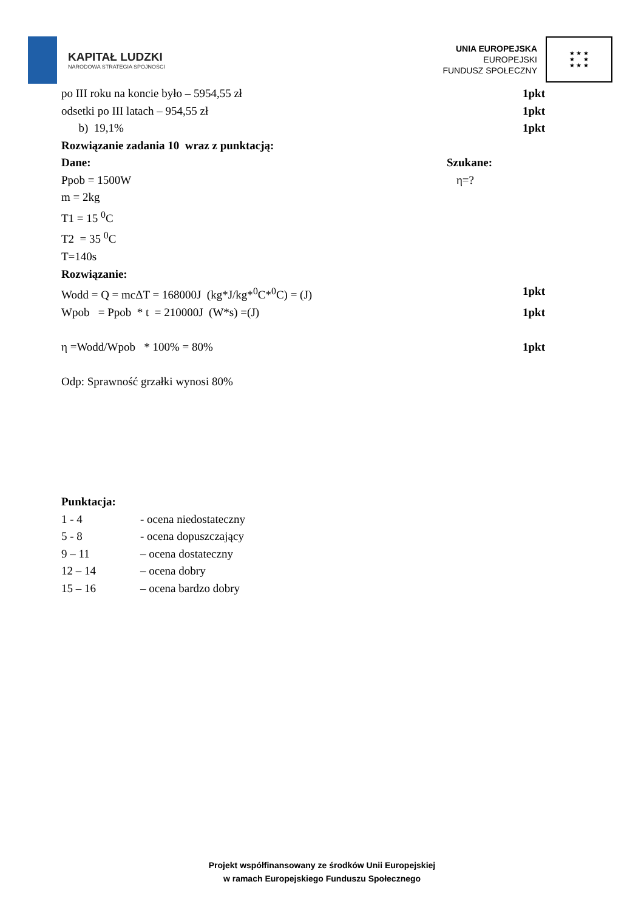KAPITAŁ LUDZKI
NARODOWA STRATEGIA SPÓJNOŚCI
UNIA EUROPEJSKA
EUROPEJSKI
FUNDUSZ SPOŁECZNY
★ ★ ★
★ ★
★ ★ ★
po III roku na koncie było – 5954,55 zł 1pkt
odsetki po III latach – 954,55 zł 1pkt
b) 19,1% 1pkt
Rozwiązanie zadania 10 wraz z punktacją:
Dane: Szukane:
Ppob = 1500W η=?
m = 2kg
T1 = 15 <sup>0</sup>C
T2 = 35 <sup>0</sup>C
T=140s
Rozwiązanie:
Wodd = Q = mcΔT = 168000J (kg*J/kg*<sup>0</sup>C*<sup>0</sup>C) = (J) 1pkt
Wpob = Ppob * t = 210000J (W*s) =(J) 1pkt
η =Wodd/Wpob * 100% = 80% 1pkt
Odp: Sprawność grzałki wynosi 80%
Punktacja:
1 - 4 - ocena niedostateczny
5 - 8 - ocena dopuszczający
9 – 11 – ocena dostateczny
12 – 14 – ocena dobry
15 – 16 – ocena bardzo dobry
Projekt współfinansowany ze środków Unii Europejskiej
w ramach Europejskiego Funduszu Społecznego